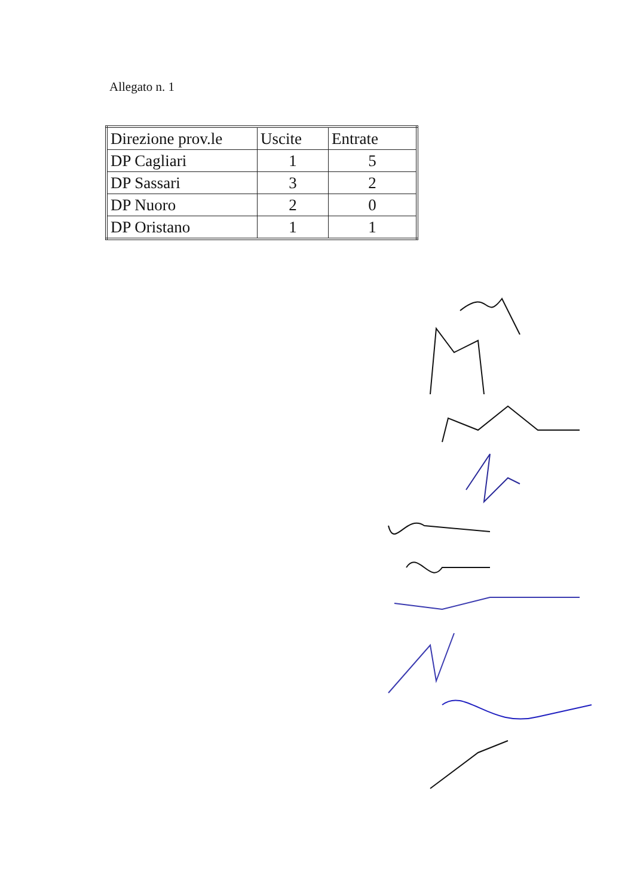Allegato n. 1
| Direzione prov.le | Uscite | Entrate |
| --- | --- | --- |
| DP Cagliari | 1 | 5 |
| DP Sassari | 3 | 2 |
| DP Nuoro | 2 | 0 |
| DP Oristano | 1 | 1 |